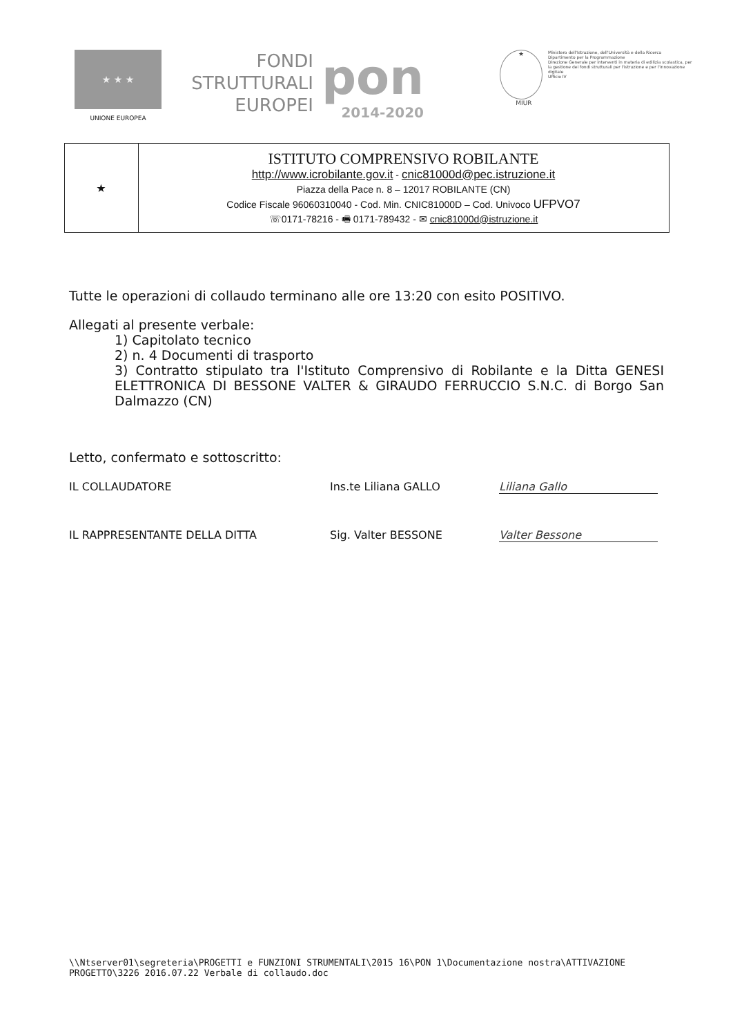★ ★ ★
UNIONE EUROPEA
FONDI
STRUTTURALI
EUROPEI
pon
2014-2020
★
MIUR
Ministero dell'Istruzione, dell'Università e della Ricerca
Dipartimento per la Programmazione
Direzione Generale per interventi in materia di edilizia scolastica, per la gestione dei fondi strutturali per l'istruzione e per l'innovazione digitale
Ufficio IV
| ★ | ISTITUTO COMPRENSIVO ROBILANTE http://www.icrobilante.gov.it - cnic81000d@pec.istruzione.it Piazza della Pace n. 8 – 12017 ROBILANTE (CN) Codice Fiscale 96060310040 - Cod. Min. CNIC81000D – Cod. Univoco UFPVO7 ☏0171-78216 - 🖷 0171-789432 - ✉ cnic81000d@istruzione.it |
Tutte le operazioni di collaudo terminano alle ore 13:20 con esito POSITIVO.
Allegati al presente verbale:
1) Capitolato tecnico
2) n. 4 Documenti di trasporto
3) Contratto stipulato tra l'Istituto Comprensivo di Robilante e la Ditta GENESI ELETTRONICA DI BESSONE VALTER & GIRAUDO FERRUCCIO S.N.C. di Borgo San Dalmazzo (CN)
Letto, confermato e sottoscritto:
IL COLLAUDATORE
Ins.te Liliana GALLO
Liliana Gallo
IL RAPPRESENTANTE DELLA DITTA
Sig. Valter BESSONE
Valter Bessone
\\Ntserver01\segreteria\PROGETTI e FUNZIONI STRUMENTALI\2015 16\PON 1\Documentazione nostra\ATTIVAZIONE PROGETTO\3226 2016.07.22 Verbale di collaudo.doc